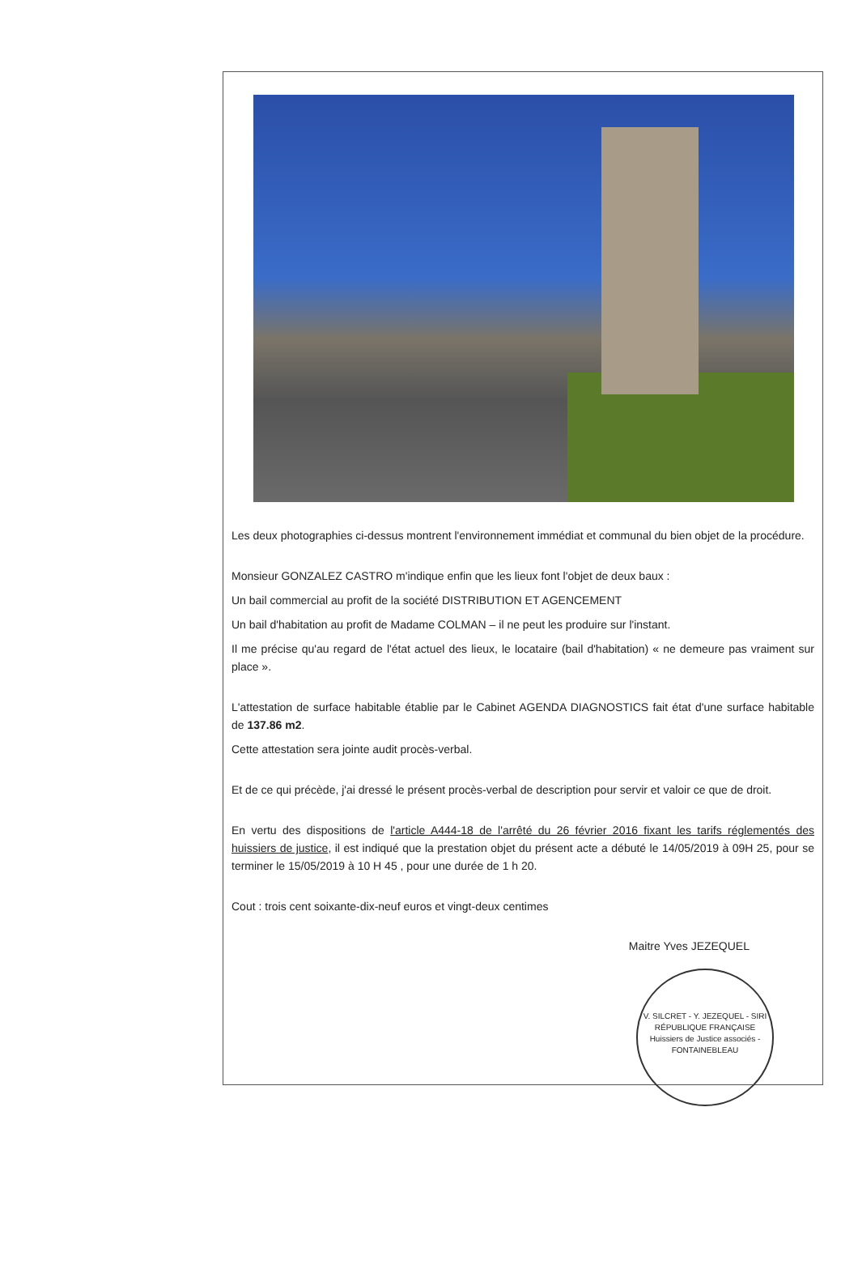Les deux photographies ci-dessus montrent l'environnement immédiat et communal du bien objet de la procédure.
Monsieur GONZALEZ CASTRO m'indique enfin que les lieux font l'objet de deux baux :
Un bail commercial au profit de la société DISTRIBUTION ET AGENCEMENT
Un bail d'habitation au profit de Madame COLMAN – il ne peut les produire sur l'instant.
Il me précise qu'au regard de l'état actuel des lieux, le locataire (bail d'habitation) « ne demeure pas vraiment sur place ».
L'attestation de surface habitable établie par le Cabinet AGENDA DIAGNOSTICS fait état d'une surface habitable de 137.86 m2.
Cette attestation sera jointe audit procès-verbal.
Et de ce qui précède, j'ai dressé le présent procès-verbal de description pour servir et valoir ce que de droit.
En vertu des dispositions de l'article A444-18 de l'arrêté du 26 février 2016 fixant les tarifs réglementés des huissiers de justice, il est indiqué que la prestation objet du présent acte a débuté le 14/05/2019 à 09H 25, pour se terminer le 15/05/2019 à 10 H 45 , pour une durée de 1 h 20.
Cout : trois cent soixante-dix-neuf euros et vingt-deux centimes
Maitre Yves JEZEQUEL
V. SILCRET - Y. JEZEQUEL - SIRI
RÉPUBLIQUE FRANÇAISE
Huissiers de Justice associés - FONTAINEBLEAU